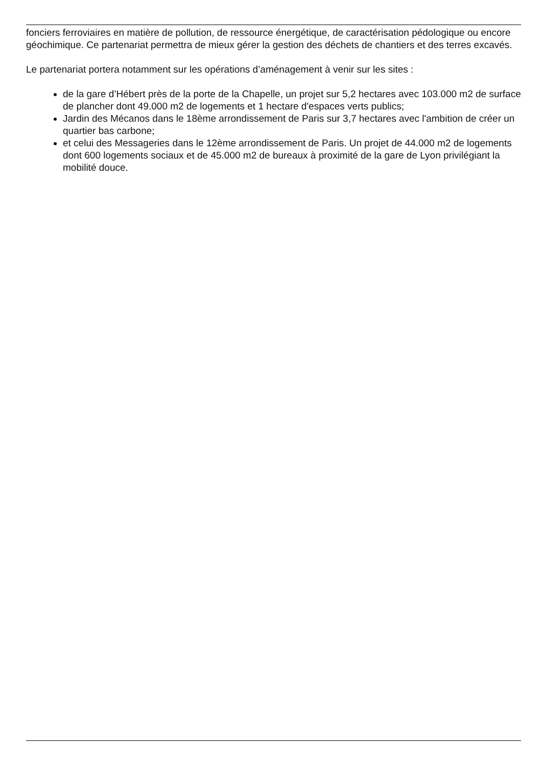fonciers ferroviaires en matière de pollution, de ressource énergétique, de caractérisation pédologique ou encore géochimique. Ce partenariat permettra de mieux gérer la gestion des déchets de chantiers et des terres excavés.
Le partenariat portera notamment sur les opérations d’aménagement à venir sur les sites :
de la gare d’Hébert près de la porte de la Chapelle, un projet sur 5,2 hectares avec 103.000 m2 de surface de plancher dont 49.000 m2 de logements et 1 hectare d'espaces verts publics;
Jardin des Mécanos dans le 18ème arrondissement de Paris sur 3,7 hectares avec l'ambition de créer un quartier bas carbone;
et celui des Messageries dans le 12ème arrondissement de Paris. Un projet de 44.000 m2 de logements dont 600 logements sociaux et de 45.000 m2 de bureaux à proximité de la gare de Lyon privilégiant la mobilité douce.